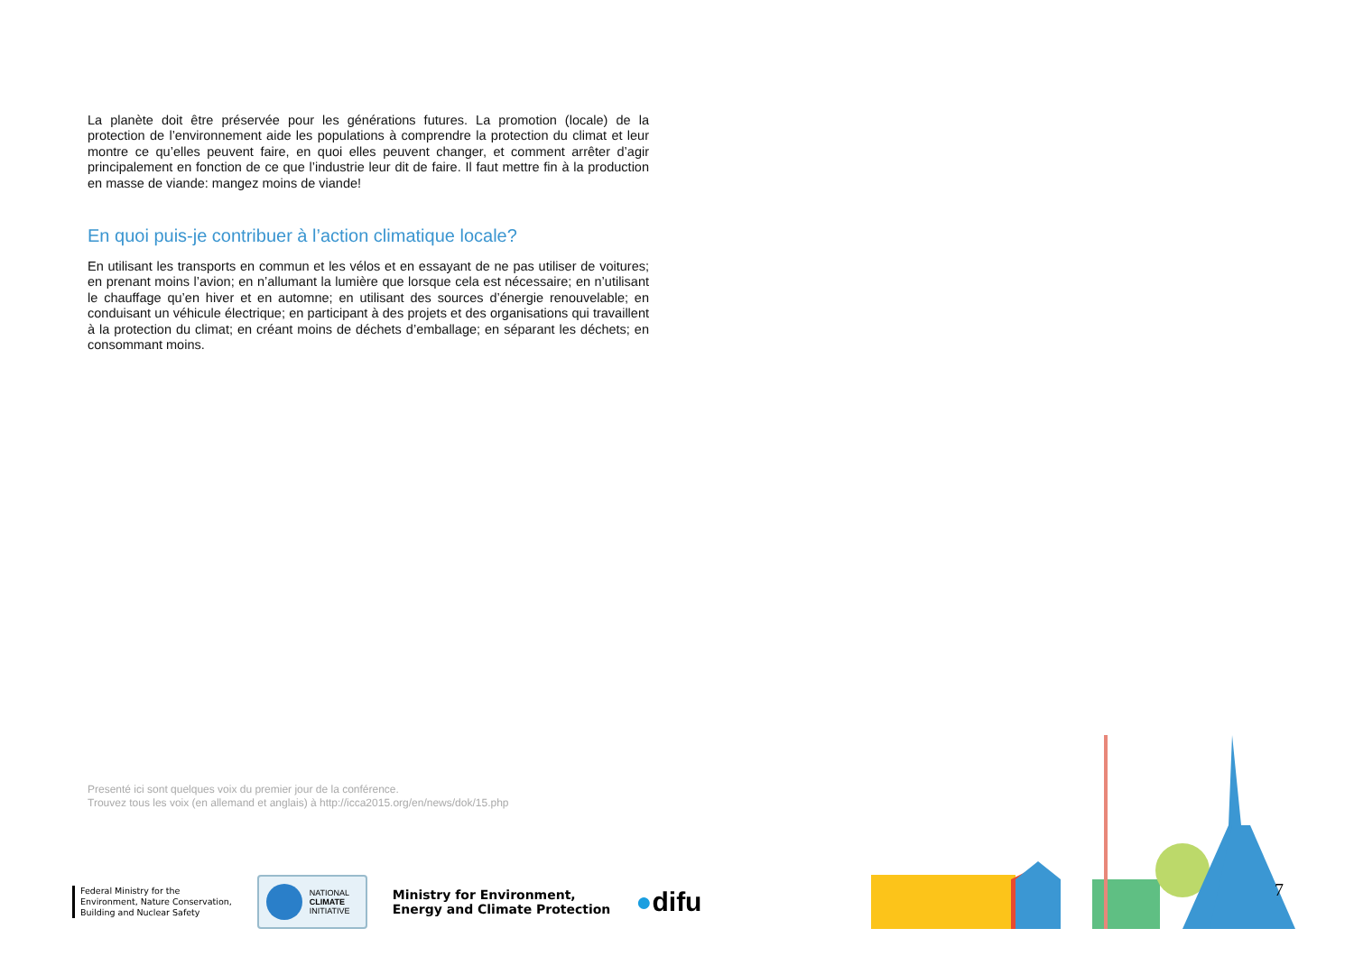La planète doit être préservée pour les générations futures. La promotion (locale) de la protection de l’environnement aide les populations à comprendre la protection du climat et leur montre ce qu’elles peuvent faire, en quoi elles peuvent changer, et comment arrêter d’agir principalement en fonction de ce que l’industrie leur dit de faire. Il faut mettre fin à la production en masse de viande: mangez moins de viande!
En quoi puis-je contribuer à l’action climatique locale?
En utilisant les transports en commun et les vélos et en essayant de ne pas utiliser de voitures; en prenant moins l’avion; en n’allumant la lumière que lorsque cela est nécessaire; en n’utilisant le chauffage qu’en hiver et en automne; en utilisant des sources d’énergie renouvelable; en conduisant un véhicule électrique; en participant à des projets et des organisations qui travaillent à la protection du climat; en créant moins de déchets d’emballage; en séparant les déchets; en consommant moins.
Presenté ici sont quelques voix du premier jour de la conférence.
Trouvez tous les voix (en allemand et anglais) à http://icca2015.org/en/news/dok/15.php
Federal Ministry for the
Environment, Nature Conservation,
Building and Nuclear Safety
NATIONAL
CLIMATE
INITIATIVE
Ministry for Environment,
Energy and Climate Protection
●difu
7